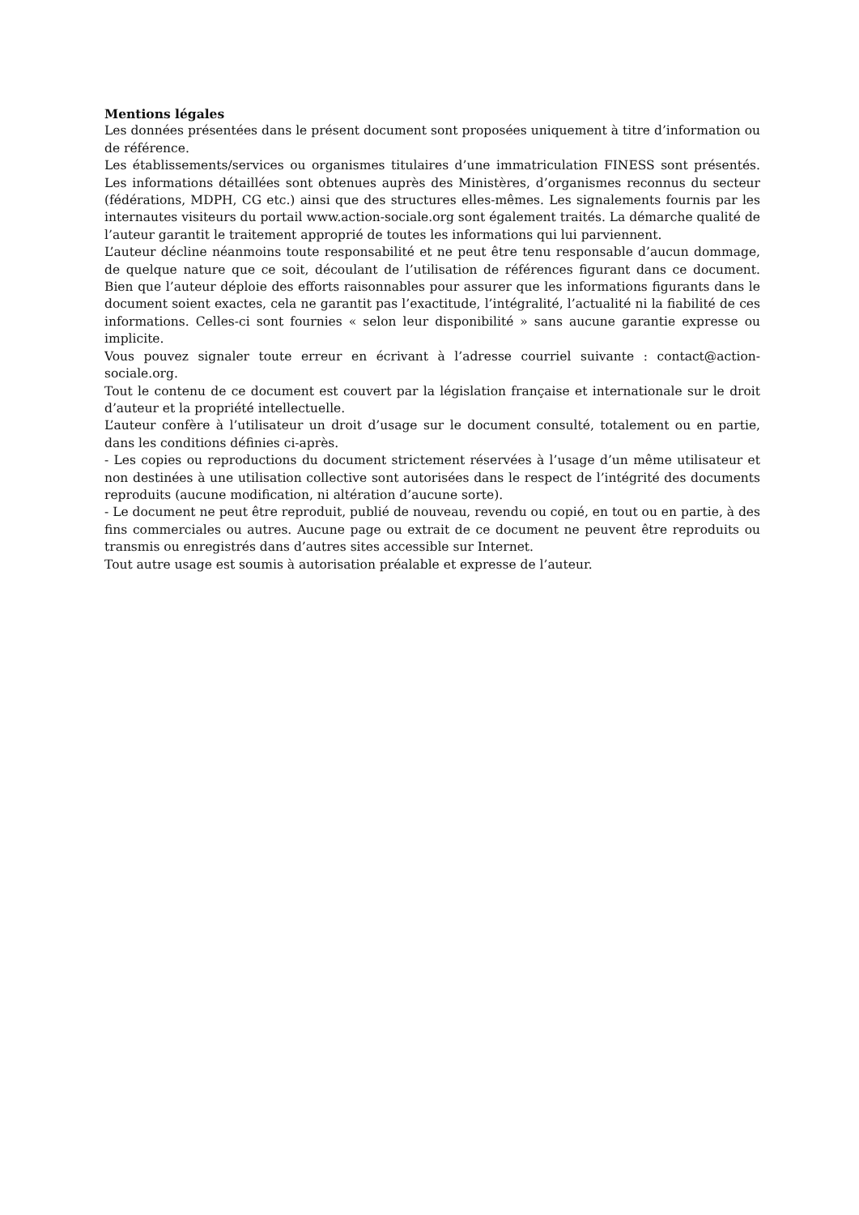Mentions légales
Les données présentées dans le présent document sont proposées uniquement à titre d’information ou de référence.
Les établissements/services ou organismes titulaires d’une immatriculation FINESS sont présentés. Les informations détaillées sont obtenues auprès des Ministères, d’organismes reconnus du secteur (fédérations, MDPH, CG etc.) ainsi que des structures elles-mêmes. Les signalements fournis par les internautes visiteurs du portail www.action-sociale.org sont également traités. La démarche qualité de l’auteur garantit le traitement approprié de toutes les informations qui lui parviennent.
L’auteur décline néanmoins toute responsabilité et ne peut être tenu responsable d’aucun dommage, de quelque nature que ce soit, découlant de l’utilisation de références figurant dans ce document. Bien que l’auteur déploie des efforts raisonnables pour assurer que les informations figurants dans le document soient exactes, cela ne garantit pas l’exactitude, l’intégralité, l’actualité ni la fiabilité de ces informations. Celles-ci sont fournies « selon leur disponibilité » sans aucune garantie expresse ou implicite.
Vous pouvez signaler toute erreur en écrivant à l’adresse courriel suivante : contact@action-sociale.org.
Tout le contenu de ce document est couvert par la législation française et internationale sur le droit d’auteur et la propriété intellectuelle.
L’auteur confère à l’utilisateur un droit d’usage sur le document consulté, totalement ou en partie, dans les conditions définies ci-après.
- Les copies ou reproductions du document strictement réservées à l’usage d’un même utilisateur et non destinées à une utilisation collective sont autorisées dans le respect de l’intégrité des documents reproduits (aucune modification, ni altération d’aucune sorte).
- Le document ne peut être reproduit, publié de nouveau, revendu ou copié, en tout ou en partie, à des fins commerciales ou autres. Aucune page ou extrait de ce document ne peuvent être reproduits ou transmis ou enregistrés dans d’autres sites accessible sur Internet.
Tout autre usage est soumis à autorisation préalable et expresse de l’auteur.